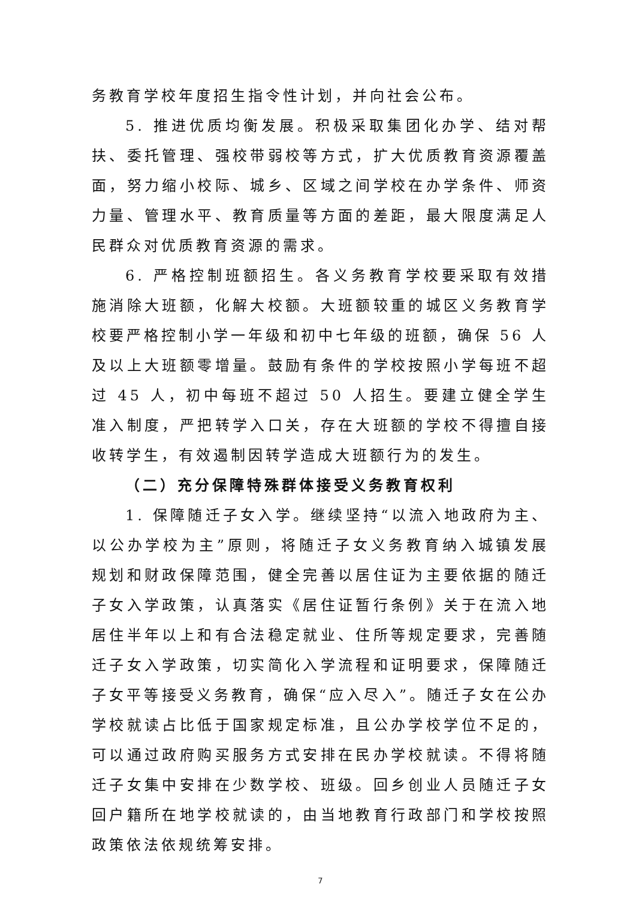务教育学校年度招生指令性计划，并向社会公布。
5. 推进优质均衡发展。积极采取集团化办学、结对帮扶、委托管理、强校带弱校等方式，扩大优质教育资源覆盖面，努力缩小校际、城乡、区域之间学校在办学条件、师资力量、管理水平、教育质量等方面的差距，最大限度满足人民群众对优质教育资源的需求。
6. 严格控制班额招生。各义务教育学校要采取有效措施消除大班额，化解大校额。大班额较重的城区义务教育学校要严格控制小学一年级和初中七年级的班额，确保 56 人及以上大班额零增量。鼓励有条件的学校按照小学每班不超过 45 人，初中每班不超过 50 人招生。要建立健全学生准入制度，严把转学入口关，存在大班额的学校不得擅自接收转学生，有效遏制因转学造成大班额行为的发生。
（二）充分保障特殊群体接受义务教育权利
1. 保障随迁子女入学。继续坚持“以流入地政府为主、以公办学校为主”原则，将随迁子女义务教育纳入城镇发展规划和财政保障范围，健全完善以居住证为主要依据的随迁子女入学政策，认真落实《居住证暂行条例》关于在流入地居住半年以上和有合法稳定就业、住所等规定要求，完善随迁子女入学政策，切实简化入学流程和证明要求，保障随迁子女平等接受义务教育，确保“应入尽入”。随迁子女在公办学校就读占比低于国家规定标准，且公办学校学位不足的，可以通过政府购买服务方式安排在民办学校就读。不得将随迁子女集中安排在少数学校、班级。回乡创业人员随迁子女回户籍所在地学校就读的，由当地教育行政部门和学校按照政策依法依规统筹安排。
7